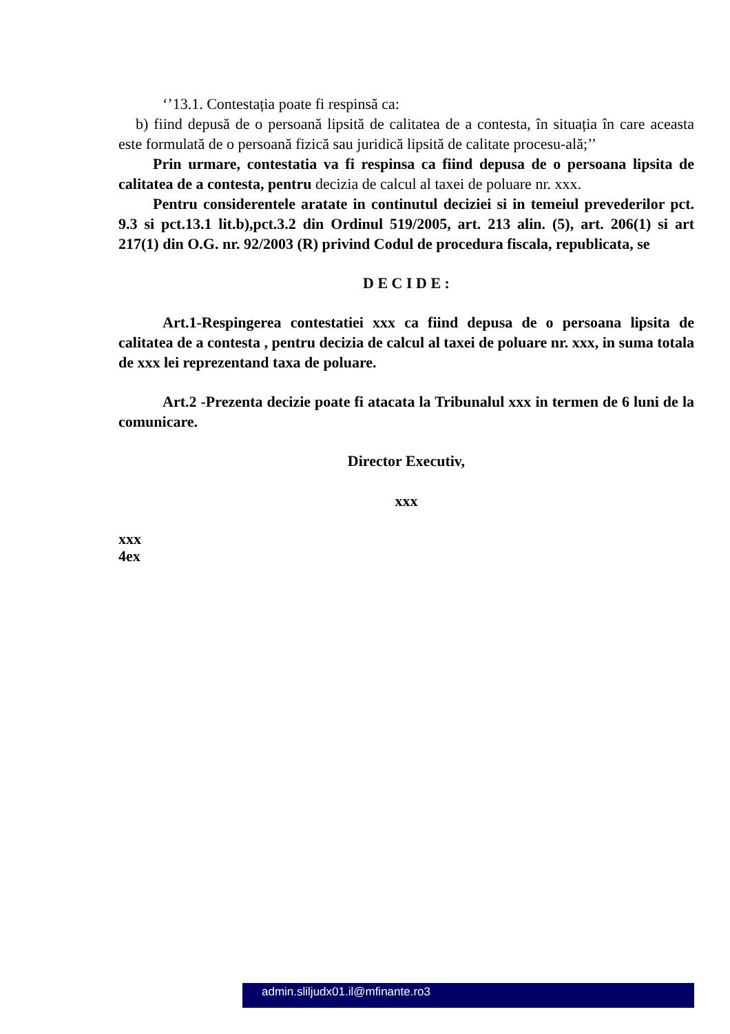‘’13.1. Contestația poate fi respinsă ca:
b) fiind depusă de o persoană lipsită de calitatea de a contesta, în situația în care aceasta este formulată de o persoană fizică sau juridică lipsită de calitate procesu-ală;’’
Prin urmare, contestatia va fi respinsa ca fiind depusa de o persoana lipsita de calitatea de a contesta, pentru decizia de calcul al taxei de poluare nr. xxx.
Pentru considerentele aratate in continutul deciziei si in temeiul prevederilor pct. 9.3 si pct.13.1 lit.b),pct.3.2 din Ordinul 519/2005, art. 213 alin. (5), art. 206(1) si art 217(1) din O.G. nr. 92/2003 (R) privind Codul de procedura fiscala, republicata, se
D E C I D E :
Art.1-Respingerea contestatiei xxx ca fiind depusa de o persoana lipsita de calitatea de a contesta , pentru decizia de calcul al taxei de poluare nr. xxx, in suma totala de xxx lei reprezentand taxa de poluare.
Art.2 -Prezenta decizie poate fi atacata la Tribunalul xxx in termen de 6 luni de la comunicare.
Director Executiv,
xxx
xxx
4ex
admin.sliljudx01.il@mfinante.ro3